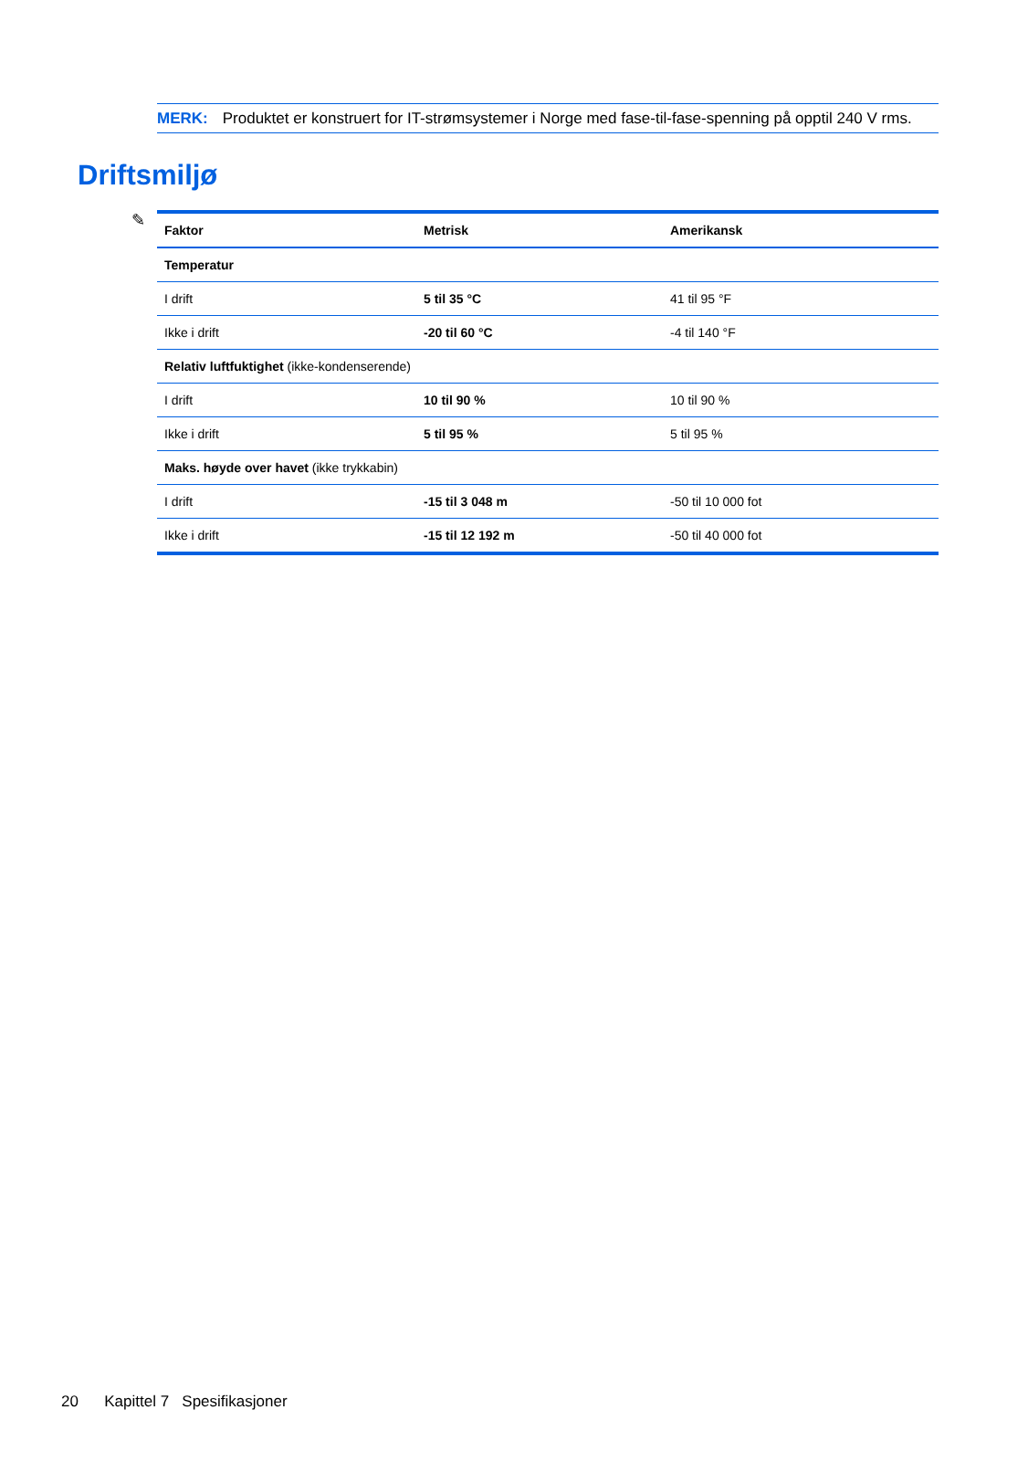✎
MERK: Produktet er konstruert for IT-strømsystemer i Norge med fase-til-fase-spenning på opptil 240 V rms.
Driftsmiljø
| Faktor | Metrisk | Amerikansk |
| --- | --- | --- |
| Temperatur | | |
| I drift | 5 til 35 °C | 41 til 95 °F |
| Ikke i drift | -20 til 60 °C | -4 til 140 °F |
| Relativ luftfuktighet (ikke-kondenserende) | | |
| I drift | 10 til 90 % | 10 til 90 % |
| Ikke i drift | 5 til 95 % | 5 til 95 % |
| Maks. høyde over havet (ikke trykkabin) | | |
| I drift | -15 til 3 048 m | -50 til 10 000 fot |
| Ikke i drift | -15 til 12 192 m | -50 til 40 000 fot |
20 Kapittel 7 Spesifikasjoner